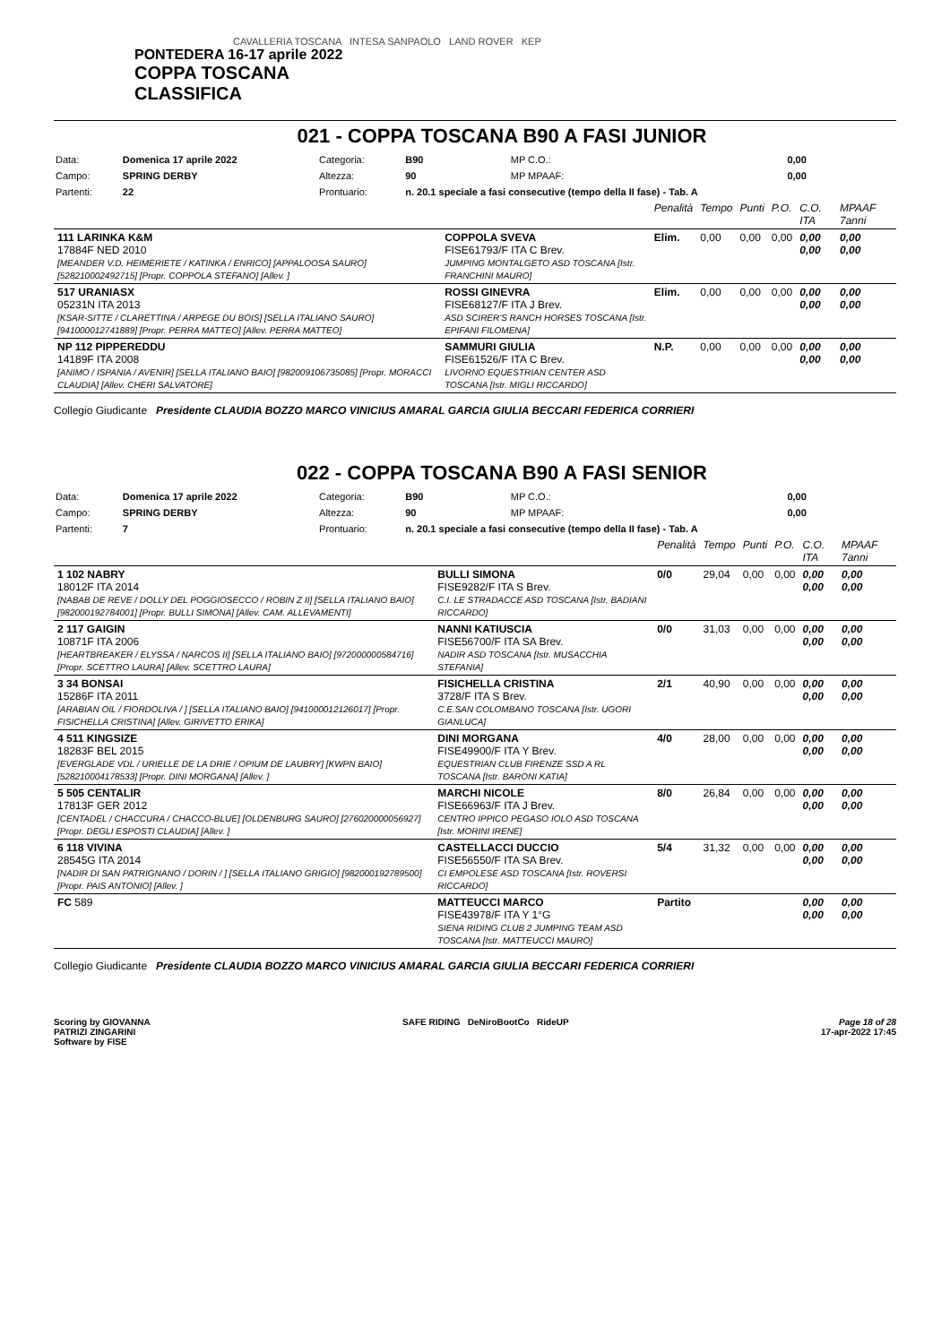CAVALLERIA TOSCANA INTESA SANPAOLO LAND ROVER KEP
PONTEDERA 16-17 aprile 2022
COPPA TOSCANA
CLASSIFICA
021 - COPPA TOSCANA B90 A FASI JUNIOR
| Data: | Domenica 17 aprile 2022 | Categoria: | B90 | MP C.O.: | 0,00 |
| Campo: | SPRING DERBY | Altezza: | 90 | MP MPAAF: | 0,00 |
| Partenti: | 22 | Prontuario: | n. 20.1 speciale a fasi consecutive (tempo della II fase) - Tab. A | | |
| | | Penalità | Tempo | Punti | P.O. | C.O. ITA | MPAAF 7anni |
| 111 LARINKA K&M 17884F NED 2010 [MEANDER V.D. HEIMERIETE / KATINKA / ENRICO] [APPALOOSA SAURO] [528210002492715] [Propr. COPPOLA STEFANO] [Allev. ] | COPPOLA SVEVA FISE61793/F ITA C Brev. JUMPING MONTALGETO ASD TOSCANA [Istr. FRANCHINI MAURO] | Elim. | 0,00 | 0,00 | 0,00 | 0,00 0,00 | 0,00 0,00 |
| 517 URANIASX 05231N ITA 2013 [KSAR-SITTE / CLARETTINA / ARPEGE DU BOIS] [SELLA ITALIANO SAURO] [941000012741889] [Propr. PERRA MATTEO] [Allev. PERRA MATTEO] | ROSSI GINEVRA FISE68127/F ITA J Brev. ASD SCIRER'S RANCH HORSES TOSCANA [Istr. EPIFANI FILOMENA] | Elim. | 0,00 | 0,00 | 0,00 | 0,00 0,00 | 0,00 0,00 |
| NP 112 PIPPEREDDU 14189F ITA 2008 [ANIMO / ISPANIA / AVENIR] [SELLA ITALIANO BAIO] [982009106735085] [Propr. MORACCI CLAUDIA] [Allev. CHERI SALVATORE] | SAMMURI GIULIA FISE61526/F ITA C Brev. LIVORNO EQUESTRIAN CENTER ASD TOSCANA [Istr. MIGLI RICCARDO] | N.P. | 0,00 | 0,00 | 0,00 | 0,00 0,00 | 0,00 0,00 |
Collegio Giudicante Presidente CLAUDIA BOZZO MARCO VINICIUS AMARAL GARCIA GIULIA BECCARI FEDERICA CORRIERI
022 - COPPA TOSCANA B90 A FASI SENIOR
| Data: | Domenica 17 aprile 2022 | Categoria: | B90 | MP C.O.: | 0,00 |
| Campo: | SPRING DERBY | Altezza: | 90 | MP MPAAF: | 0,00 |
| Partenti: | 7 | Prontuario: | n. 20.1 speciale a fasi consecutive (tempo della II fase) - Tab. A | | |
| | | Penalità | Tempo | Punti | P.O. | C.O. ITA | MPAAF 7anni |
| 1 102 NABRY 18012F ITA 2014 [NABAB DE REVE / DOLLY DEL POGGIOSECCO / ROBIN Z II] [SELLA ITALIANO BAIO] [982000192784001] [Propr. BULLI SIMONA] [Allev. CAM. ALLEVAMENTI] | BULLI SIMONA FISE9282/F ITA S Brev. C.I. LE STRADACCE ASD TOSCANA [Istr. BADIANI RICCARDO] | 0/0 | 29,04 | 0,00 | 0,00 | 0,00 0,00 | 0,00 0,00 |
| 2 117 GAIGIN 10871F ITA 2006 [HEARTBREAKER / ELYSSA / NARCOS II] [SELLA ITALIANO BAIO] [972000000584716] [Propr. SCETTRO LAURA] [Allev. SCETTRO LAURA] | NANNI KATIUSCIA FISE56700/F ITA SA Brev. NADIR ASD TOSCANA [Istr. MUSACCHIA STEFANIA] | 0/0 | 31,03 | 0,00 | 0,00 | 0,00 0,00 | 0,00 0,00 |
| 3 34 BONSAI 15286F ITA 2011 [ARABIAN OIL / FIORDOLIVA / ] [SELLA ITALIANO BAIO] [941000012126017] [Propr. FISICHELLA CRISTINA] [Allev. GIRIVETTO ERIKA] | FISICHELLA CRISTINA 3728/F ITA S Brev. C.E.SAN COLOMBANO TOSCANA [Istr. UGORI GIANLUCA] | 2/1 | 40,90 | 0,00 | 0,00 | 0,00 0,00 | 0,00 0,00 |
| 4 511 KINGSIZE 18283F BEL 2015 [EVERGLADE VDL / URIELLE DE LA DRIE / OPIUM DE LAUBRY] [KWPN BAIO] [528210004178533] [Propr. DINI MORGANA] [Allev. ] | DINI MORGANA FISE49900/F ITA Y Brev. EQUESTRIAN CLUB FIRENZE SSD A RL TOSCANA [Istr. BARONI KATIA] | 4/0 | 28,00 | 0,00 | 0,00 | 0,00 0,00 | 0,00 0,00 |
| 5 505 CENTALIR 17813F GER 2012 [CENTADEL / CHACCURA / CHACCO-BLUE] [OLDENBURG SAURO] [276020000056927] [Propr. DEGLI ESPOSTI CLAUDIA] [Allev. ] | MARCHI NICOLE FISE66963/F ITA J Brev. CENTRO IPPICO PEGASO IOLO ASD TOSCANA [Istr. MORINI IRENE] | 8/0 | 26,84 | 0,00 | 0,00 | 0,00 0,00 | 0,00 0,00 |
| 6 118 VIVINA 28545G ITA 2014 [NADIR DI SAN PATRIGNANO / DORIN / ] [SELLA ITALIANO GRIGIO] [982000192789500] [Propr. PAIS ANTONIO] [Allev. ] | CASTELLACCI DUCCIO FISE56550/F ITA SA Brev. CI EMPOLESE ASD TOSCANA [Istr. ROVERSI RICCARDO] | 5/4 | 31,32 | 0,00 | 0,00 | 0,00 0,00 | 0,00 0,00 |
| FC 589 | MATTEUCCI MARCO FISE43978/F ITA Y 1°G SIENA RIDING CLUB 2 JUMPING TEAM ASD TOSCANA [Istr. MATTEUCCI MAURO] | Partito | | | | 0,00 0,00 | 0,00 0,00 |
Collegio Giudicante Presidente CLAUDIA BOZZO MARCO VINICIUS AMARAL GARCIA GIULIA BECCARI FEDERICA CORRIERI
Scoring by GIOVANNA
PATRIZI ZINGARINI
Software by FISE
SAFE RIDING DeNiroBootCo RideUP
Page 18 of 28
17-apr-2022 17:45